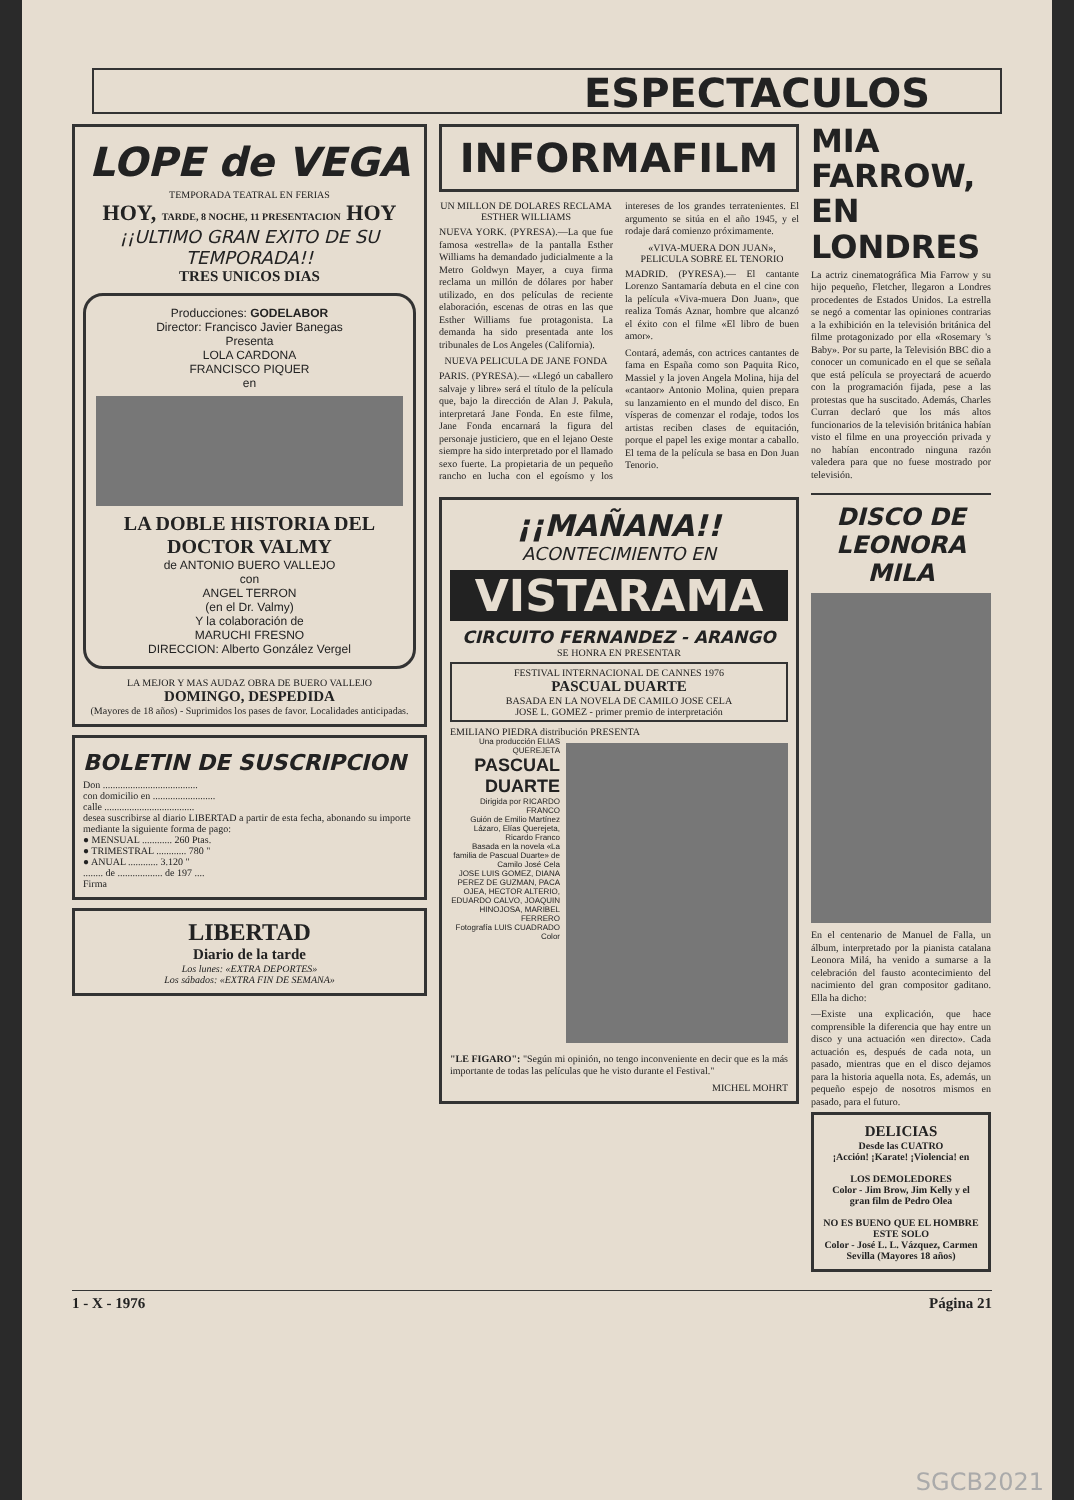ESPECTACULOS
LOPE de VEGA
TEMPORADA TEATRAL EN FERIAS
HOY, TARDE, 8 NOCHE, 11 PRESENTACION HOY
¡¡ULTIMO GRAN EXITO DE SU TEMPORADA!!
TRES UNICOS DIAS
Producciones: GODELABOR
Director: Francisco Javier Banegas
Presenta
LOLA CARDONA
FRANCISCO PIQUER
en
LA DOBLE HISTORIA DEL DOCTOR VALMY
de ANTONIO BUERO VALLEJO
con
ANGEL TERRON
(en el Dr. Valmy)
Y la colaboración de
MARUCHI FRESNO
DIRECCION: Alberto González Vergel
LA MEJOR Y MAS AUDAZ OBRA DE BUERO VALLEJO
DOMINGO, DESPEDIDA
(Mayores de 18 años) - Suprimidos los pases de favor. Localidades anticipadas.
BOLETIN DE SUSCRIPCION
Don ......................................
con domicilio en .........................
calle ....................................
desea suscribirse al diario LIBERTAD a partir de esta fecha, abonando su importe mediante la siguiente forma de pago:
● MENSUAL ............ 260 Ptas.
● TRIMESTRAL ............ 780 "
● ANUAL ............ 3.120 "
........ de .................. de 197 ....
Firma
LIBERTAD
Diario de la tarde
Los lunes: «EXTRA DEPORTES»
Los sábados: «EXTRA FIN DE SEMANA»
INFORMAFILM
UN MILLON DE DOLARES RECLAMA ESTHER WILLIAMS
NUEVA YORK. (PYRESA).—La que fue famosa «estrella» de la pantalla Esther Williams ha demandado judicialmente a la Metro Goldwyn Mayer, a cuya firma reclama un millón de dólares por haber utilizado, en dos películas de reciente elaboración, escenas de otras en las que Esther Williams fue protagonista. La demanda ha sido presentada ante los tribunales de Los Angeles (California).
NUEVA PELICULA DE JANE FONDA
PARIS. (PYRESA).— «Llegó un caballero salvaje y libre» será el título de la película que, bajo la dirección de Alan J. Pakula, interpretará Jane Fonda. En este filme, Jane Fonda encarnará la figura del personaje justiciero, que en el lejano Oeste siempre ha sido interpretado por el llamado sexo fuerte. La propietaria de un pequeño rancho en lucha con el egoísmo y los intereses de los grandes terratenientes. El argumento se sitúa en el año 1945, y el rodaje dará comienzo próximamente.
«VIVA-MUERA DON JUAN», PELICULA SOBRE EL TENORIO
MADRID. (PYRESA).— El cantante Lorenzo Santamaría debuta en el cine con la película «Viva-muera Don Juan», que realiza Tomás Aznar, hombre que alcanzó el éxito con el filme «El libro de buen amor».
Contará, además, con actrices cantantes de fama en España como son Paquita Rico, Massiel y la joven Angela Molina, hija del «cantaor» Antonio Molina, quien prepara su lanzamiento en el mundo del disco. En vísperas de comenzar el rodaje, todos los artistas reciben clases de equitación, porque el papel les exige montar a caballo. El tema de la película se basa en Don Juan Tenorio.
¡¡MAÑANA!!
ACONTECIMIENTO EN
VISTARAMA
CIRCUITO FERNANDEZ - ARANGO
SE HONRA EN PRESENTAR
FESTIVAL INTERNACIONAL DE CANNES 1976
PASCUAL DUARTE
BASADA EN LA NOVELA DE CAMILO JOSE CELA
JOSE L. GOMEZ - primer premio de interpretación
EMILIANO PIEDRA distribución PRESENTA
Una producción ELIAS QUEREJETA
PASCUAL DUARTE
Dirigida por RICARDO FRANCO
Guión de Emilio Martínez Lázaro, Elías Querejeta, Ricardo Franco
Basada en la novela «La familia de Pascual Duarte» de Camilo José Cela
JOSE LUIS GOMEZ, DIANA PEREZ DE GUZMAN, PACA OJEA, HECTOR ALTERIO, EDUARDO CALVO, JOAQUIN HINOJOSA, MARIBEL FERRERO
Fotografía LUIS CUADRADO
Color
"LE FIGARO": "Según mi opinión, no tengo inconveniente en decir que es la más importante de todas las películas que he visto durante el Festival."
MICHEL MOHRT
MIA FARROW, EN LONDRES
La actriz cinematográfica Mia Farrow y su hijo pequeño, Fletcher, llegaron a Londres procedentes de Estados Unidos. La estrella se negó a comentar las opiniones contrarias a la exhibición en la televisión británica del filme protagonizado por ella «Rosemary 's Baby». Por su parte, la Televisión BBC dio a conocer un comunicado en el que se señala que está película se proyectará de acuerdo con la programación fijada, pese a las protestas que ha suscitado. Además, Charles Curran declaró que los más altos funcionarios de la televisión británica habían visto el filme en una proyección privada y no habían encontrado ninguna razón valedera para que no fuese mostrado por televisión.
DISCO DE LEONORA MILA
En el centenario de Manuel de Falla, un álbum, interpretado por la pianista catalana Leonora Milá, ha venido a sumarse a la celebración del fausto acontecimiento del nacimiento del gran compositor gaditano. Ella ha dicho:
—Existe una explicación, que hace comprensible la diferencia que hay entre un disco y una actuación «en directo». Cada actuación es, después de cada nota, un pasado, mientras que en el disco dejamos para la historia aquella nota. Es, además, un pequeño espejo de nosotros mismos en pasado, para el futuro.
DELICIAS
Desde las CUATRO
¡Acción! ¡Karate! ¡Violencia! en
LOS DEMOLEDORES
Color - Jim Brow, Jim Kelly y el gran film de Pedro Olea
NO ES BUENO QUE EL HOMBRE ESTE SOLO
Color - José L. L. Vázquez, Carmen Sevilla (Mayores 18 años)
1 - X - 1976 Página 21
SGCB2021